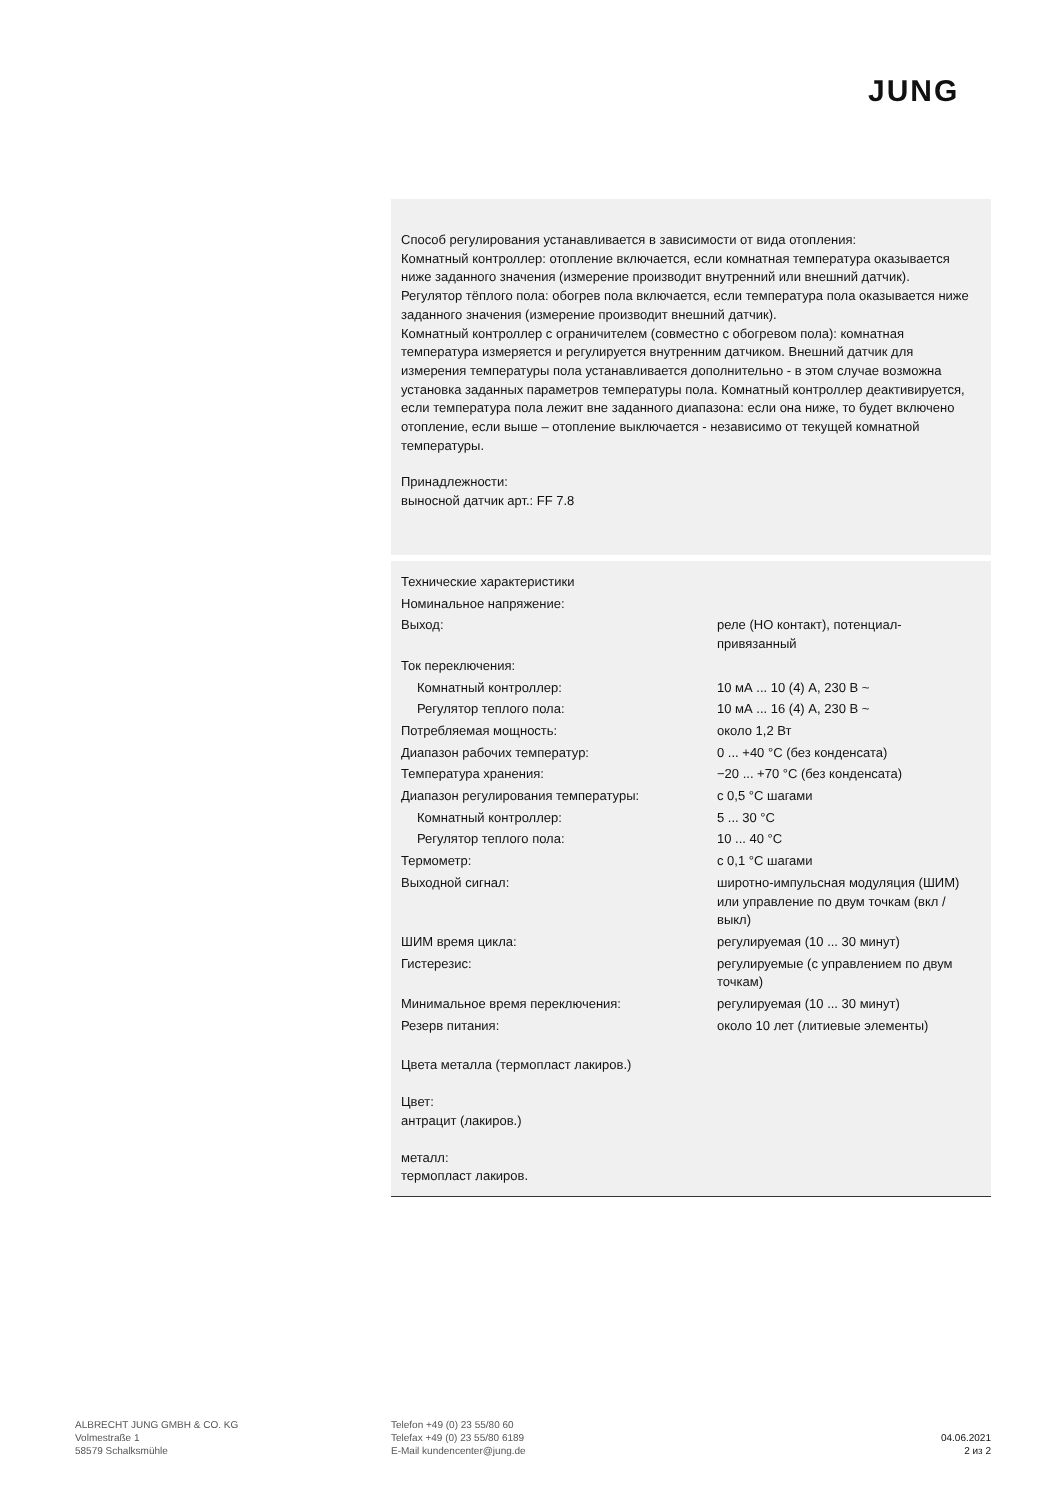JUNG
Способ регулирования устанавливается в зависимости от вида отопления:
Комнатный контроллер: отопление включается, если комнатная температура оказывается ниже заданного значения (измерение производит внутренний или внешний датчик).
Регулятор тёплого пола: обогрев пола включается, если температура пола оказывается ниже заданного значения (измерение производит внешний датчик).
Комнатный контроллер с ограничителем (совместно с обогревом пола): комнатная температура измеряется и регулируется внутренним датчиком. Внешний датчик для измерения температуры пола устанавливается дополнительно - в этом случае возможна установка заданных параметров температуры пола. Комнатный контроллер деактивируется, если температура пола лежит вне заданного диапазона: если она ниже, то будет включено отопление, если выше – отопление выключается - независимо от текущей комнатной температуры.
Принадлежности:
выносной датчик арт.: FF 7.8
| Технические характеристики | |
| Номинальное напряжение: | |
| Выход: | реле (НО контакт), потенциал-привязанный |
| Ток переключения: | |
| Комнатный контроллер: | 10 мА ... 10 (4) А, 230 В ~ |
| Регулятор теплого пола: | 10 мА ... 16 (4) А, 230 В ~ |
| Потребляемая мощность: | около 1,2 Вт |
| Диапазон рабочих температур: | 0 ... +40 °C (без конденсата) |
| Температура хранения: | −20 ... +70 °C (без конденсата) |
| Диапазон регулирования температуры: | с 0,5 °C шагами |
| Комнатный контроллер: | 5 ... 30 °C |
| Регулятор теплого пола: | 10 ... 40 °C |
| Термометр: | с 0,1 °C шагами |
| Выходной сигнал: | широтно-импульсная модуляция (ШИМ) или управление по двум точкам (вкл / выкл) |
| ШИМ время цикла: | регулируемая (10 ... 30 минут) |
| Гистерезис: | регулируемые (с управлением по двум точкам) |
| Минимальное время переключения: | регулируемая (10 ... 30 минут) |
| Резерв питания: | около 10 лет (литиевые элементы) |
Цвета металла (термопласт лакиров.)
Цвет:
антрацит (лакиров.)
металл:
термопласт лакиров.
ALBRECHT JUNG GMBH & CO. KG
Volmestraße 1
58579 Schalksmühle
Telefon +49 (0) 23 55/80 60
Telefax +49 (0) 23 55/80 6189
E-Mail kundencenter@jung.de
04.06.2021
2 из 2